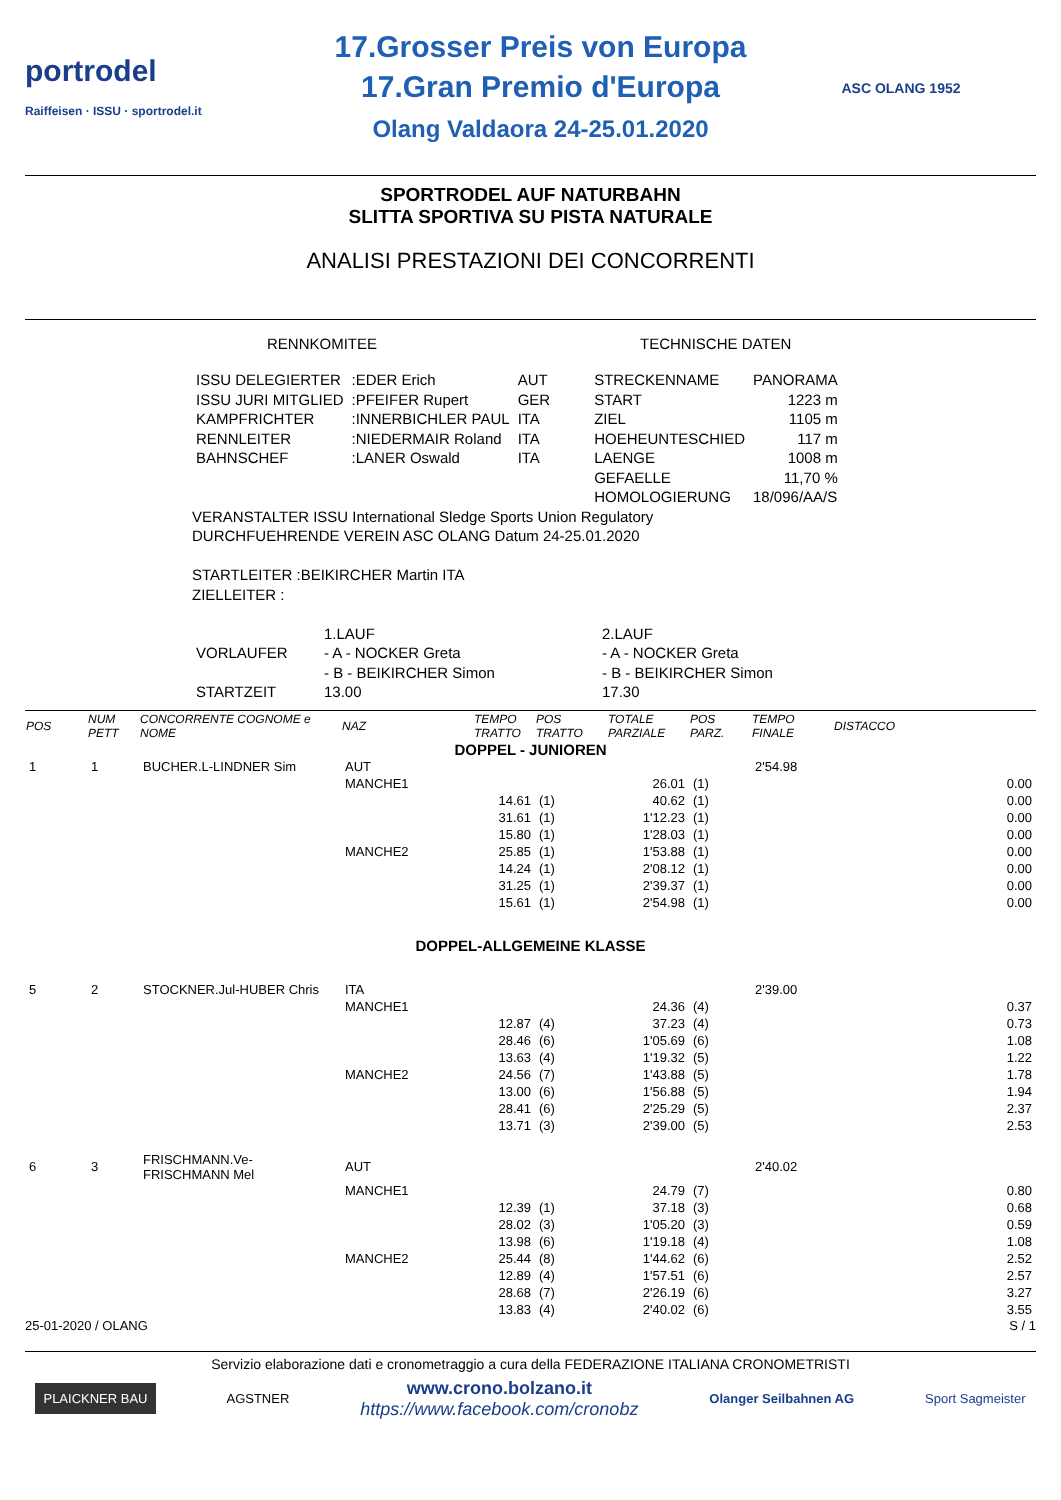portrodel
Raiffeisen · ISSU · sportrodel.it
17.Grosser Preis von Europa
17.Gran Premio d'Europa
Olang Valdaora 24-25.01.2020
ASC OLANG 1952
SPORTRODEL AUF NATURBAHN
SLITTA SPORTIVA SU PISTA NATURALE
ANALISI PRESTAZIONI DEI CONCORRENTI
RENNKOMITEE TECHNISCHE DATEN
| ISSU DELEGIERTER | :EDER Erich | AUT | STRECKENNAME | PANORAMA |
| ISSU JURI MITGLIED | :PFEIFER Rupert | GER | START | 1223 m |
| KAMPFRICHTER | :INNERBICHLER PAUL | ITA | ZIEL | 1105 m |
| RENNLEITER | :NIEDERMAIR Roland | ITA | HOEHEUNTESCHIED | 117 m |
| BAHNSCHEF | :LANER Oswald | ITA | LAENGE | 1008 m |
| | | | GEFAELLE | 11,70 % |
| | | | HOMOLOGIERUNG | 18/096/AA/S |
VERANSTALTER ISSU International Sledge Sports Union Regulatory
DURCHFUEHRENDE VEREIN ASC OLANG Datum 24-25.01.2020
STARTLEITER :BEIKIRCHER Martin ITA
ZIELLEITER :
| | 1.LAUF | 2.LAUF |
| VORLAUFER | - A - NOCKER Greta | - A - NOCKER Greta |
| | - B - BEIKIRCHER Simon | - B - BEIKIRCHER Simon |
| STARTZEIT | 13.00 | 17.30 |
| POS | NUM PETT | CONCORRENTE COGNOME e NOME | NAZ | TEMPO TRATTO | POS TRATTO | TOTALE PARZIALE | POS PARZ. | TEMPO FINALE | DISTACCO |
| --- | --- | --- | --- | --- | --- | --- | --- | --- | --- |
| DOPPEL - JUNIOREN | | | | | | | | | |
| 1 | 1 | BUCHER.L-LINDNER Sim | AUT | | | | | 2'54.98 | |
| | | | MANCHE1 | | | 26.01 | (1) | | 0.00 |
| | | | | 14.61 | (1) | 40.62 | (1) | | 0.00 |
| | | | | 31.61 | (1) | 1'12.23 | (1) | | 0.00 |
| | | | | 15.80 | (1) | 1'28.03 | (1) | | 0.00 |
| | | | MANCHE2 | 25.85 | (1) | 1'53.88 | (1) | | 0.00 |
| | | | | 14.24 | (1) | 2'08.12 | (1) | | 0.00 |
| | | | | 31.25 | (1) | 2'39.37 | (1) | | 0.00 |
| | | | | 15.61 | (1) | 2'54.98 | (1) | | 0.00 |
| DOPPEL-ALLGEMEINE KLASSE | | | | | | | | | |
| 5 | 2 | STOCKNER.Jul-HUBER Chris | ITA | | | | | 2'39.00 | |
| | | | MANCHE1 | | | 24.36 | (4) | | 0.37 |
| | | | | 12.87 | (4) | 37.23 | (4) | | 0.73 |
| | | | | 28.46 | (6) | 1'05.69 | (6) | | 1.08 |
| | | | | 13.63 | (4) | 1'19.32 | (5) | | 1.22 |
| | | | MANCHE2 | 24.56 | (7) | 1'43.88 | (5) | | 1.78 |
| | | | | 13.00 | (6) | 1'56.88 | (5) | | 1.94 |
| | | | | 28.41 | (6) | 2'25.29 | (5) | | 2.37 |
| | | | | 13.71 | (3) | 2'39.00 | (5) | | 2.53 |
| 6 | 3 | FRISCHMANN.Ve-FRISCHMANN Mel | AUT | | | | | 2'40.02 | |
| | | | MANCHE1 | | | 24.79 | (7) | | 0.80 |
| | | | | 12.39 | (1) | 37.18 | (3) | | 0.68 |
| | | | | 28.02 | (3) | 1'05.20 | (3) | | 0.59 |
| | | | | 13.98 | (6) | 1'19.18 | (4) | | 1.08 |
| | | | MANCHE2 | 25.44 | (8) | 1'44.62 | (6) | | 2.52 |
| | | | | 12.89 | (4) | 1'57.51 | (6) | | 2.57 |
| | | | | 28.68 | (7) | 2'26.19 | (6) | | 3.27 |
| | | | | 13.83 | (4) | 2'40.02 | (6) | | 3.55 |
25-01-2020 / OLANG S / 1
Servizio elaborazione dati e cronometraggio a cura della FEDERAZIONE ITALIANA CRONOMETRISTI
PLAICKNER BAU AGSTNER www.crono.bolzano.it
https://www.facebook.com/cronobz Olanger Seilbahnen AG Sport Sagmeister